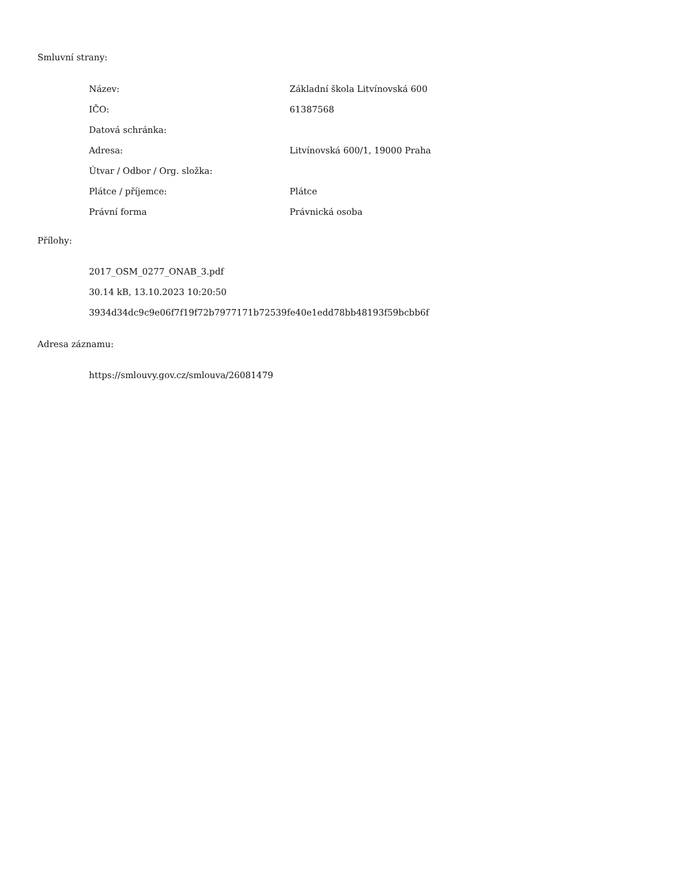Smluvní strany:
| Název: | Základní škola Litvínovská 600 |
| IČO: | 61387568 |
| Datová schránka: | |
| Adresa: | Litvínovská 600/1, 19000 Praha |
| Útvar / Odbor / Org. složka: | |
| Plátce / příjemce: | Plátce |
| Právní forma | Právnická osoba |
Přílohy:
2017_OSM_0277_ONAB_3.pdf
30.14 kB, 13.10.2023 10:20:50
3934d34dc9c9e06f7f19f72b7977171b72539fe40e1edd78bb48193f59bcbb6f
Adresa záznamu:
https://smlouvy.gov.cz/smlouva/26081479